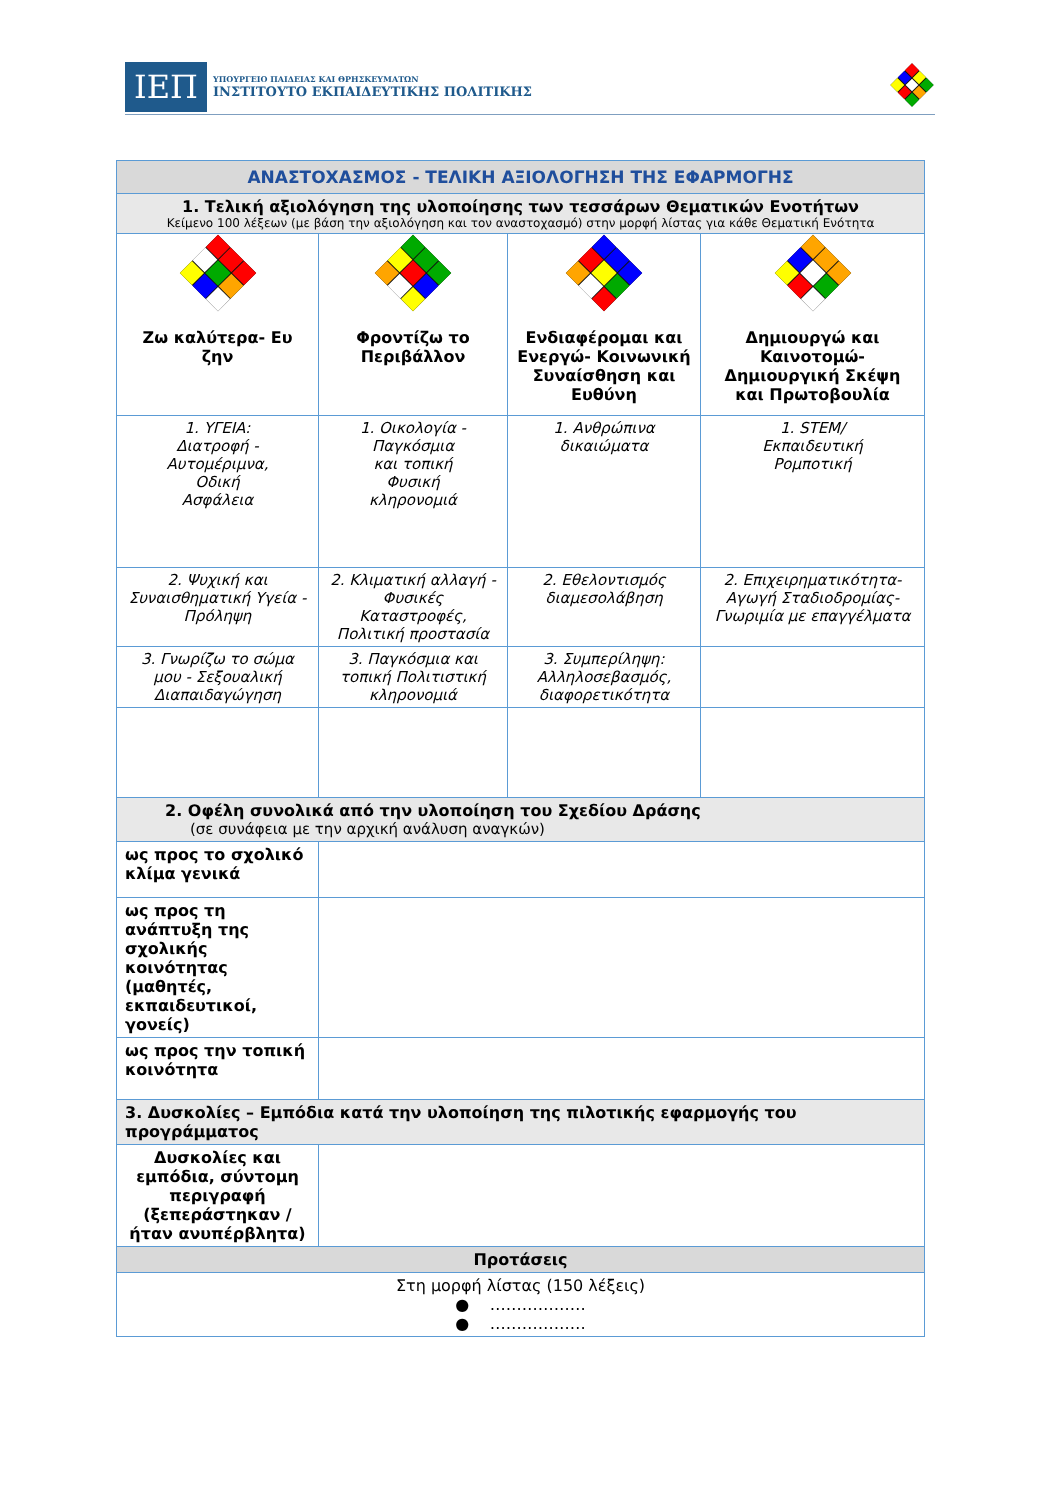ΙΕΠ
ΥΠΟΥΡΓΕΙΟ ΠΑΙΔΕΙΑΣ ΚΑΙ ΘΡΗΣΚΕΥΜΑΤΩΝ
ΙΝΣΤΙΤΟΥΤΟ ΕΚΠΑΙΔΕΥΤΙΚΗΣ ΠΟΛΙΤΙΚΗΣ
| ΑΝΑΣΤΟΧΑΣΜΟΣ - ΤΕΛΙΚΗ ΑΞΙΟΛΟΓΗΣΗ ΤΗΣ ΕΦΑΡΜΟΓΗΣ | | | |
| --- | --- | --- | --- |
| 1. Τελική αξιολόγηση της υλοποίησης των τεσσάρων Θεματικών Ενοτήτων Κείμενο 100 λέξεων (με βάση την αξιολόγηση και τον αναστοχασμό) στην μορφή λίστας για κάθε Θεματική Ενότητα | | | |
| Ζω καλύτερα- Ευ ζην | Φροντίζω το Περιβάλλον | Ενδιαφέρομαι και Ενεργώ- Κοινωνική Συναίσθηση και Ευθύνη | Δημιουργώ και Καινοτομώ- Δημιουργική Σκέψη και Πρωτοβουλία |
| 1. ΥΓΕΙΑ: Διατροφή - Αυτομέριμνα, Οδική Ασφάλεια | 1. Οικολογία - Παγκόσμια και τοπική Φυσική κληρονομιά | 1. Ανθρώπινα δικαιώματα | 1. STEM/ Εκπαιδευτική Ρομποτική |
| 2. Ψυχική και Συναισθηματική Υγεία - Πρόληψη | 2. Κλιματική αλλαγή - Φυσικές Καταστροφές, Πολιτική προστασία | 2. Εθελοντισμός διαμεσολάβηση | 2. Επιχειρηματικότητα- Αγωγή Σταδιοδρομίας- Γνωριμία με επαγγέλματα |
| 3. Γνωρίζω το σώμα μου - Σεξουαλική Διαπαιδαγώγηση | 3. Παγκόσμια και τοπική Πολιτιστική κληρονομιά | 3. Συμπερίληψη: Αλληλοσεβασμός, διαφορετικότητα | |
| 2. Οφέλη συνολικά από την υλοποίηση του Σχεδίου Δράσης (σε συνάφεια με την αρχική ανάλυση αναγκών) | | | |
| ως προς το σχολικό κλίμα γενικά | | | |
| ως προς τη ανάπτυξη της σχολικής κοινότητας (μαθητές, εκπαιδευτικοί, γονείς) | | | |
| ως προς την τοπική κοινότητα | | | |
| 3. Δυσκολίες – Εμπόδια κατά την υλοποίηση της πιλοτικής εφαρμογής του προγράμματος | | | |
| Δυσκολίες και εμπόδια, σύντομη περιγραφή (ξεπεράστηκαν / ήταν ανυπέρβλητα) | | | |
| Προτάσεις | | | |
| Στη μορφή λίστας (150 λέξεις) ● ……………… ● ……………… | | | |